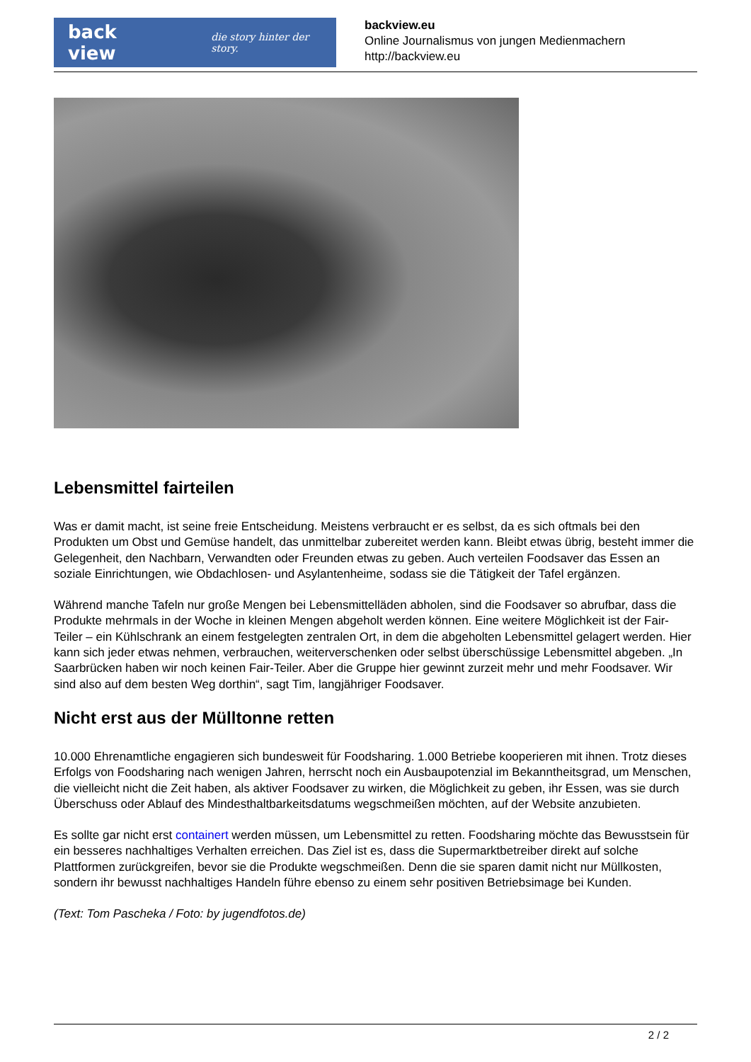back view die story hinter der story.
backview.eu
Online Journalismus von jungen Medienmachern
http://backview.eu
Lebensmittel fairteilen
Was er damit macht, ist seine freie Entscheidung. Meistens verbraucht er es selbst, da es sich oftmals bei den Produkten um Obst und Gemüse handelt, das unmittelbar zubereitet werden kann. Bleibt etwas übrig, besteht immer die Gelegenheit, den Nachbarn, Verwandten oder Freunden etwas zu geben. Auch verteilen Foodsaver das Essen an soziale Einrichtungen, wie Obdachlosen- und Asylantenheime, sodass sie die Tätigkeit der Tafel ergänzen.
Während manche Tafeln nur große Mengen bei Lebensmittelläden abholen, sind die Foodsaver so abrufbar, dass die Produkte mehrmals in der Woche in kleinen Mengen abgeholt werden können. Eine weitere Möglichkeit ist der Fair-Teiler – ein Kühlschrank an einem festgelegten zentralen Ort, in dem die abgeholten Lebensmittel gelagert werden. Hier kann sich jeder etwas nehmen, verbrauchen, weiterverschenken oder selbst überschüssige Lebensmittel abgeben. „In Saarbrücken haben wir noch keinen Fair-Teiler. Aber die Gruppe hier gewinnt zurzeit mehr und mehr Foodsaver. Wir sind also auf dem besten Weg dorthin“, sagt Tim, langjähriger Foodsaver.
Nicht erst aus der Mülltonne retten
10.000 Ehrenamtliche engagieren sich bundesweit für Foodsharing. 1.000 Betriebe kooperieren mit ihnen. Trotz dieses Erfolgs von Foodsharing nach wenigen Jahren, herrscht noch ein Ausbaupotenzial im Bekanntheitsgrad, um Menschen, die vielleicht nicht die Zeit haben, als aktiver Foodsaver zu wirken, die Möglichkeit zu geben, ihr Essen, was sie durch Überschuss oder Ablauf des Mindesthaltbarkeitsdatums wegschmeißen möchten, auf der Website anzubieten.
Es sollte gar nicht erst containert werden müssen, um Lebensmittel zu retten. Foodsharing möchte das Bewusstsein für ein besseres nachhaltiges Verhalten erreichen. Das Ziel ist es, dass die Supermarktbetreiber direkt auf solche Plattformen zurückgreifen, bevor sie die Produkte wegschmeißen. Denn die sie sparen damit nicht nur Müllkosten, sondern ihr bewusst nachhaltiges Handeln führe ebenso zu einem sehr positiven Betriebsimage bei Kunden.
(Text: Tom Pascheka / Foto: by jugendfotos.de)
2 / 2